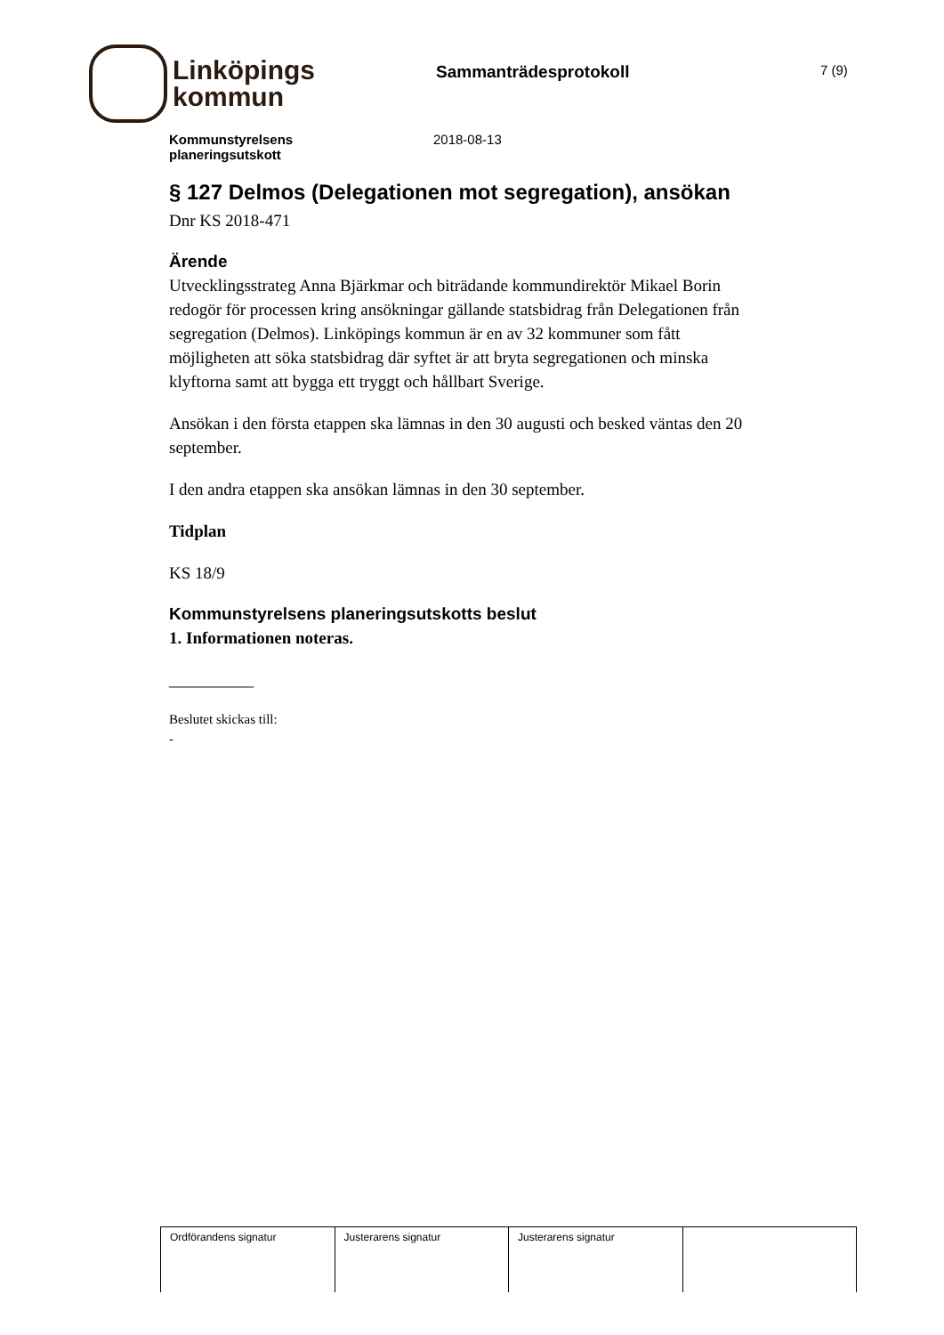Linköpings
kommun
Sammanträdesprotokoll
7 (9)
Kommunstyrelsens
planeringsutskott
2018-08-13
§ 127 Delmos (Delegationen mot segregation), ansökan
Dnr KS 2018-471
Ärende
Utvecklingsstrateg Anna Bjärkmar och biträdande kommundirektör Mikael Borin redogör för processen kring ansökningar gällande statsbidrag från Delegationen från segregation (Delmos). Linköpings kommun är en av 32 kommuner som fått möjligheten att söka statsbidrag där syftet är att bryta segregationen och minska klyftorna samt att bygga ett tryggt och hållbart Sverige.
Ansökan i den första etappen ska lämnas in den 30 augusti och besked väntas den 20 september.
I den andra etappen ska ansökan lämnas in den 30 september.
Tidplan
KS 18/9
Kommunstyrelsens planeringsutskotts beslut
1. Informationen noteras.
__________
Beslutet skickas till:
-
| Ordförandens signatur | Justerarens signatur | Justerarens signatur | |